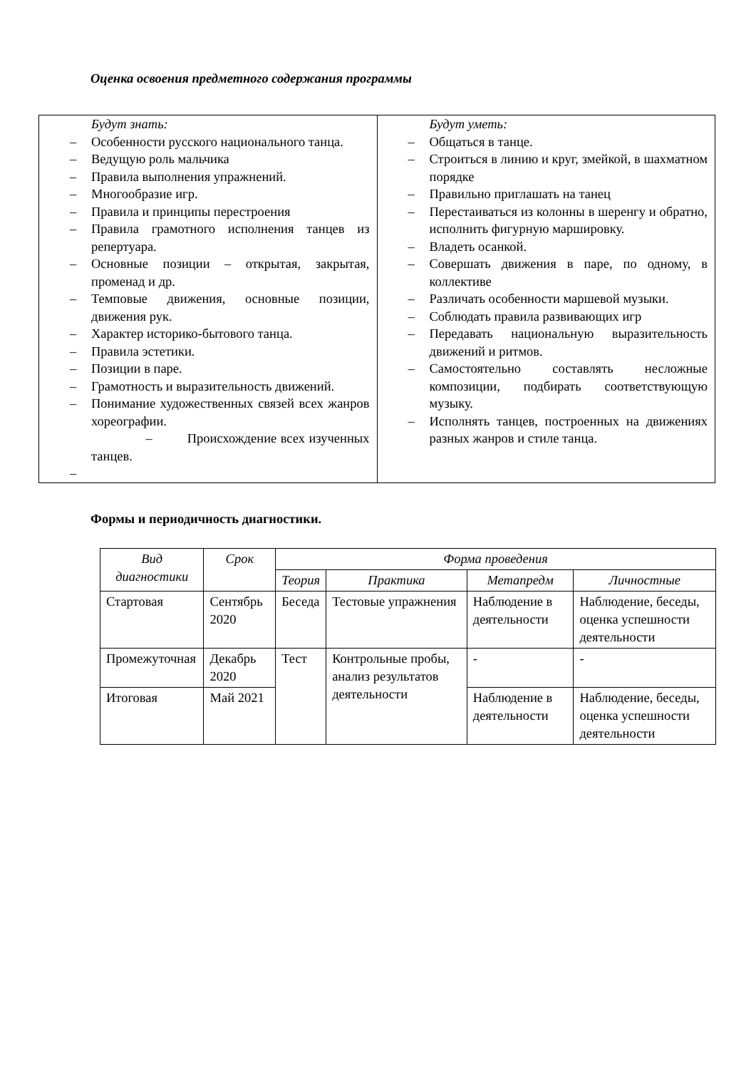Оценка освоения предметного содержания программы
| Будут знать: – Особенности русского национального танца. – Ведущую роль мальчика – Правила выполнения упражнений. – Многообразие игр. – Правила и принципы перестроения – Правила грамотного исполнения танцев из репертуара. – Основные позиции – открытая, закрытая, променад и др. – Темповые движения, основные позиции, движения рук. – Характер историко-бытового танца. – Правила эстетики. – Позиции в паре. – Грамотность и выразительность движений. – Понимание художественных связей всех жанров хореографии. – Происхождение всех изученных танцев. – | Будут уметь: – Общаться в танце. – Строиться в линию и круг, змейкой, в шахматном порядке – Правильно приглашать на танец – Перестаиваться из колонны в шеренгу и обратно, исполнить фигурную маршировку. – Владеть осанкой. – Совершать движения в паре, по одному, в коллективе – Различать особенности маршевой музыки. – Соблюдать правила развивающих игр – Передавать национальную выразительность движений и ритмов. – Самостоятельно составлять несложные композиции, подбирать соответствующую музыку. – Исполнять танцев, построенных на движениях разных жанров и стиле танца. |
Формы и периодичность диагностики.
| Вид диагностики | Срок | Форма проведения | | | |
| --- | --- | --- | --- | --- | --- |
| | | Теория | Практика | Метапредм | Личностные |
| Стартовая | Сентябрь 2020 | Беседа | Тестовые упражнения | Наблюдение в деятельности | Наблюдение, беседы, оценка успешности деятельности |
| Промежуточная | Декабрь 2020 | Тест | Контрольные пробы, анализ результатов деятельности | - | - |
| Итоговая | Май 2021 | | | Наблюдение в деятельности | Наблюдение, беседы, оценка успешности деятельности |